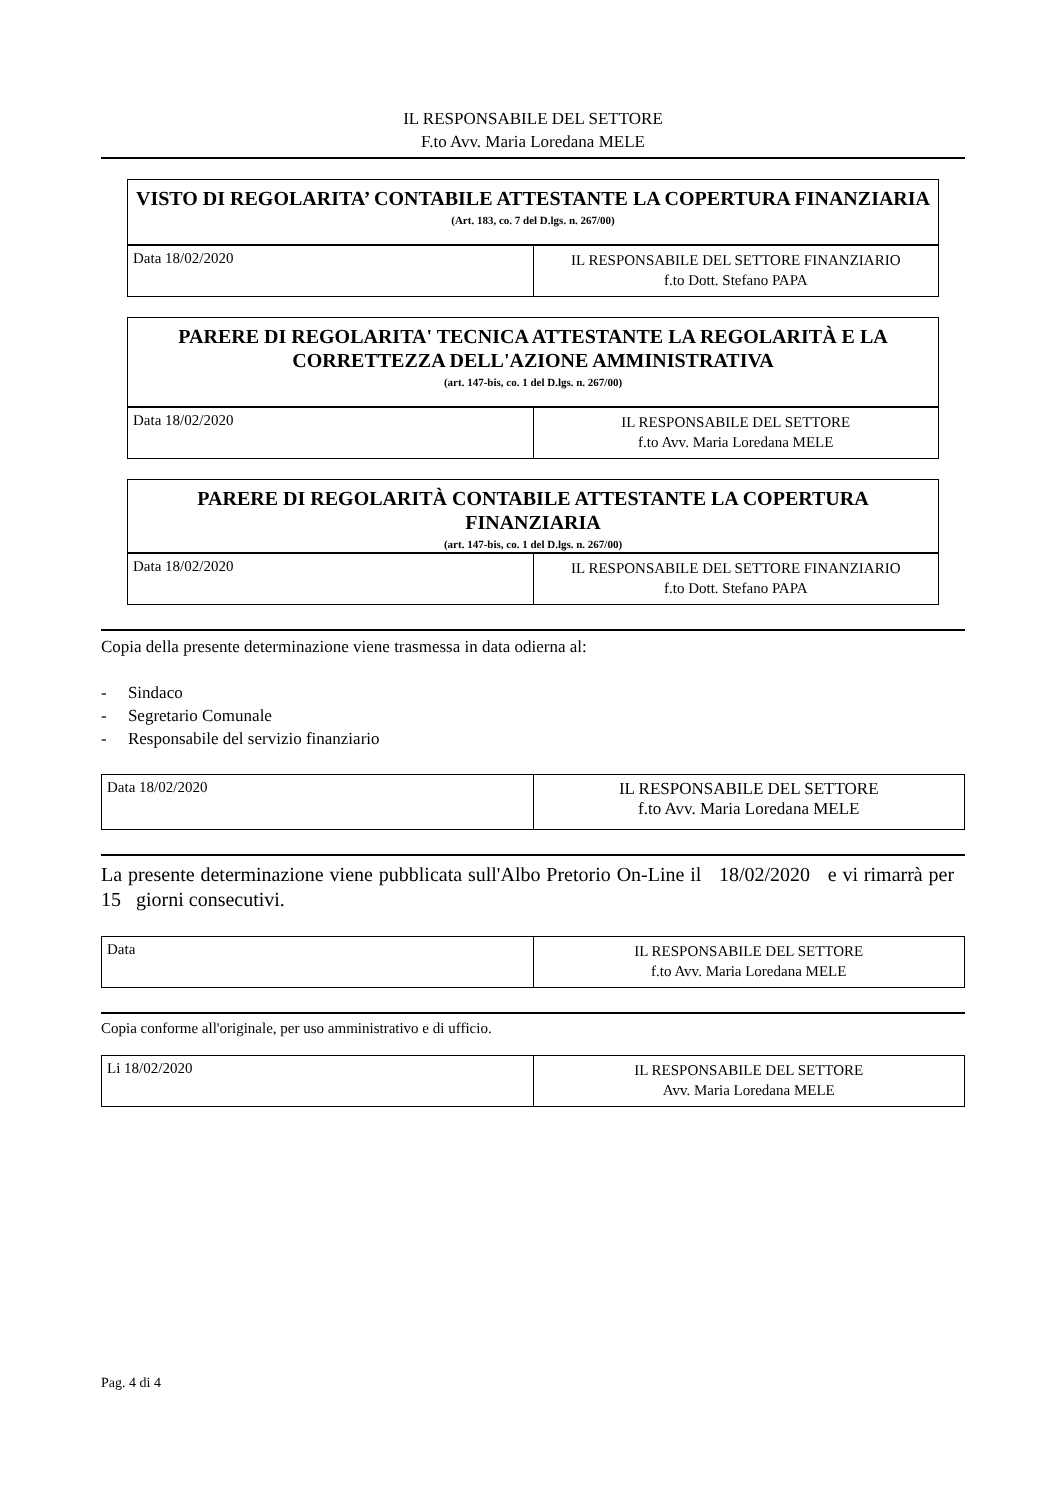IL RESPONSABILE DEL SETTORE
F.to Avv. Maria Loredana MELE
VISTO DI REGOLARITA’ CONTABILE ATTESTANTE LA COPERTURA FINANZIARIA
(Art. 183, co. 7 del D.lgs. n. 267/00)
| Data 18/02/2020 | IL RESPONSABILE DEL SETTORE FINANZIARIO f.to Dott. Stefano PAPA |
PARERE DI REGOLARITA' TECNICA ATTESTANTE LA REGOLARITÀ E LA CORRETTEZZA DELL'AZIONE AMMINISTRATIVA
(art. 147-bis, co. 1 del D.lgs. n. 267/00)
| Data 18/02/2020 | IL RESPONSABILE DEL SETTORE f.to Avv. Maria Loredana MELE |
PARERE DI REGOLARITÀ CONTABILE ATTESTANTE LA COPERTURA FINANZIARIA
(art. 147-bis, co. 1 del D.lgs. n. 267/00)
| Data 18/02/2020 | IL RESPONSABILE DEL SETTORE FINANZIARIO f.to Dott. Stefano PAPA |
Copia della presente determinazione viene trasmessa in data odierna al:
- Sindaco
- Segretario Comunale
- Responsabile del servizio finanziario
| Data 18/02/2020 | IL RESPONSABILE DEL SETTORE f.to Avv. Maria Loredana MELE |
La presente determinazione viene pubblicata sull'Albo Pretorio On-Line il 18/02/2020 e vi rimarrà per 15 giorni consecutivi.
| Data | IL RESPONSABILE DEL SETTORE f.to Avv. Maria Loredana MELE |
Copia conforme all'originale, per uso amministrativo e di ufficio.
| Li 18/02/2020 | IL RESPONSABILE DEL SETTORE Avv. Maria Loredana MELE |
Pag. 4 di 4